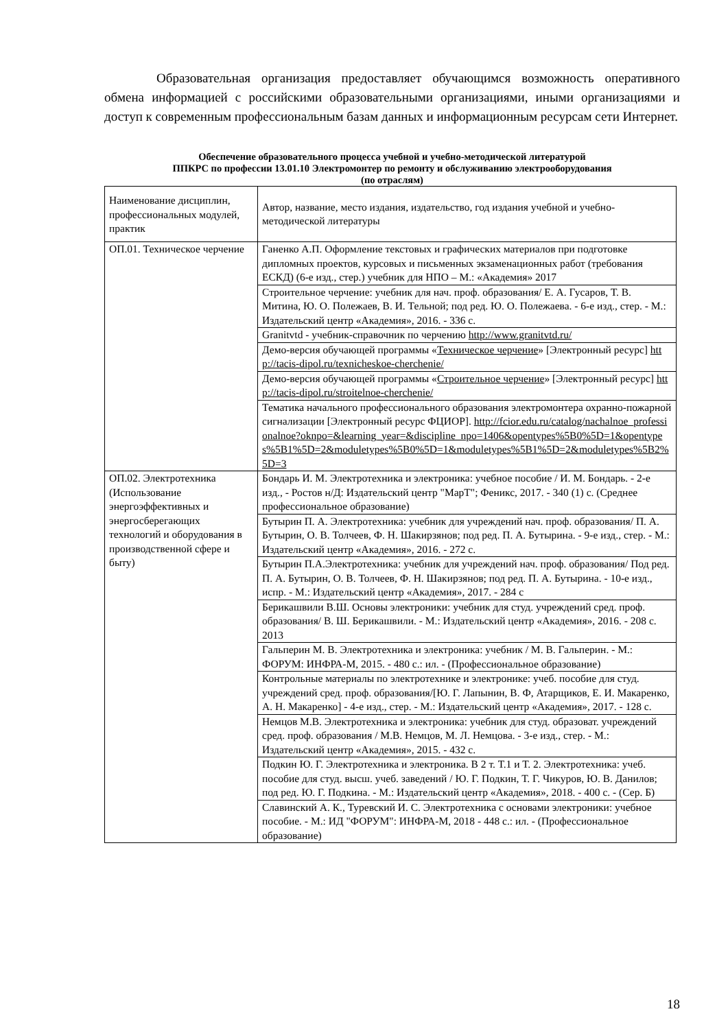Образовательная организация предоставляет обучающимся возможность оперативного обмена информацией с российскими образовательными организациями, иными организациями и доступ к современным профессиональным базам данных и информационным ресурсам сети Интернет.
Обеспечение образовательного процесса учебной и учебно-методической литературой
ППКРС по профессии 13.01.10 Электромонтер по ремонту и обслуживанию электрооборудования
(по отраслям)
| Наименование дисциплин, профессиональных модулей, практик | Автор, название, место издания, издательство, год издания учебной и учебно-методической литературы |
| ОП.01. Техническое черчение | Ганенко А.П. Оформление текстовых и графических материалов при подготовке дипломных проектов, курсовых и письменных экзаменационных работ (требования ЕСКД) (6-е изд., стер.) учебник для НПО – М.: «Академия» 2017 |
| | Строительное черчение: учебник для нач. проф. образования/ Е. А. Гусаров, Т. В. Митина, Ю. О. Полежаев, В. И. Тельной; под ред. Ю. О. Полежаева. - 6-е изд., стер. - М.: Издательский центр «Академия», 2016. - 336 с. |
| | Granitvtd - учебник-справочник по черчению http://www.granitvtd.ru/ |
| | Демо-версия обучающей программы « Техническое черчение » [Электронный ресурс] http://tacis-dipol.ru/texnicheskoe-cherchenie/ |
| | Демо-версия обучающей программы « Строительное черчение » [Электронный ресурс] http://tacis-dipol.ru/stroitelnoe-cherchenie/ |
| | Тематика начального профессионального образования электромонтера охранно-пожарной сигнализации [Электронный ресурс ФЦИОР]. http://fcior.edu.ru/catalog/nachalnoe_professionalnoe?oknpo=&learning_year=&discipline_npo=1406&opentypes%5B0%5D=1&opentypes%5B1%5D=2&moduletypes%5B0%5D=1&moduletypes%5B1%5D=2&moduletypes%5B2%5D=3 |
| ОП.02. Электротехника (Использование энергоэффективных и энергосберегающих технологий и оборудования в производственной сфере и быту) | Бондарь И. М. Электротехника и электроника: учебное пособие / И. М. Бондарь. - 2-е изд., - Ростов н/Д: Издательский центр "МарТ"; Феникс, 2017. - 340 (1) с. (Среднее профессиональное образование) |
| | Бутырин П. А. Электротехника: учебник для учреждений нач. проф. образования/ П. А. Бутырин, О. В. Толчеев, Ф. Н. Шакирзянов; под ред. П. А. Бутырина. - 9-е изд., стер. - М.: Издательский центр «Академия», 2016. - 272 с. |
| | Бутырин П.А.Электротехника: учебник для учреждений нач. проф. образования/ Под ред. П. А. Бутырин, О. В. Толчеев, Ф. Н. Шакирзянов; под ред. П. А. Бутырина. - 10-е изд., испр. - М.: Издательский центр «Академия», 2017. - 284 с |
| | Берикашвили В.Ш. Основы электроники: учебник для студ. учреждений сред. проф. образования/ В. Ш. Берикашвили. - М.: Издательский центр «Академия», 2016. - 208 с. 2013 |
| | Гальперин М. В. Электротехника и электроника: учебник / М. В. Гальперин. - М.: ФОРУМ: ИНФРА-М, 2015. - 480 с.: ил. - (Профессиональное образование) |
| | Контрольные материалы по электротехнике и электронике: учеб. пособие для студ. учреждений сред. проф. образования/[Ю. Г. Лапынин, В. Ф, Атарщиков, Е. И. Макаренко, А. Н. Макаренко] - 4-е изд., стер. - М.: Издательский центр «Академия», 2017. - 128 с. |
| | Немцов М.В. Электротехника и электроника: учебник для студ. образоват. учреждений сред. проф. образования / М.В. Немцов, М. Л. Немцова. - 3-е изд., стер. - М.: Издательский центр «Академия», 2015. - 432 с. |
| | Подкин Ю. Г. Электротехника и электроника. В 2 т. Т.1 и Т. 2. Электротехника: учеб. пособие для студ. высш. учеб. заведений / Ю. Г. Подкин, Т. Г. Чикуров, Ю. В. Данилов; под ред. Ю. Г. Подкина. - М.: Издательский центр «Академия», 2018. - 400 с. - (Сер. Б) |
| | Славинский А. К., Туревский И. С. Электротехника с основами электроники: учебное пособие. - М.: ИД "ФОРУМ": ИНФРА-М, 2018 - 448 с.: ил. - (Профессиональное образование) |
18